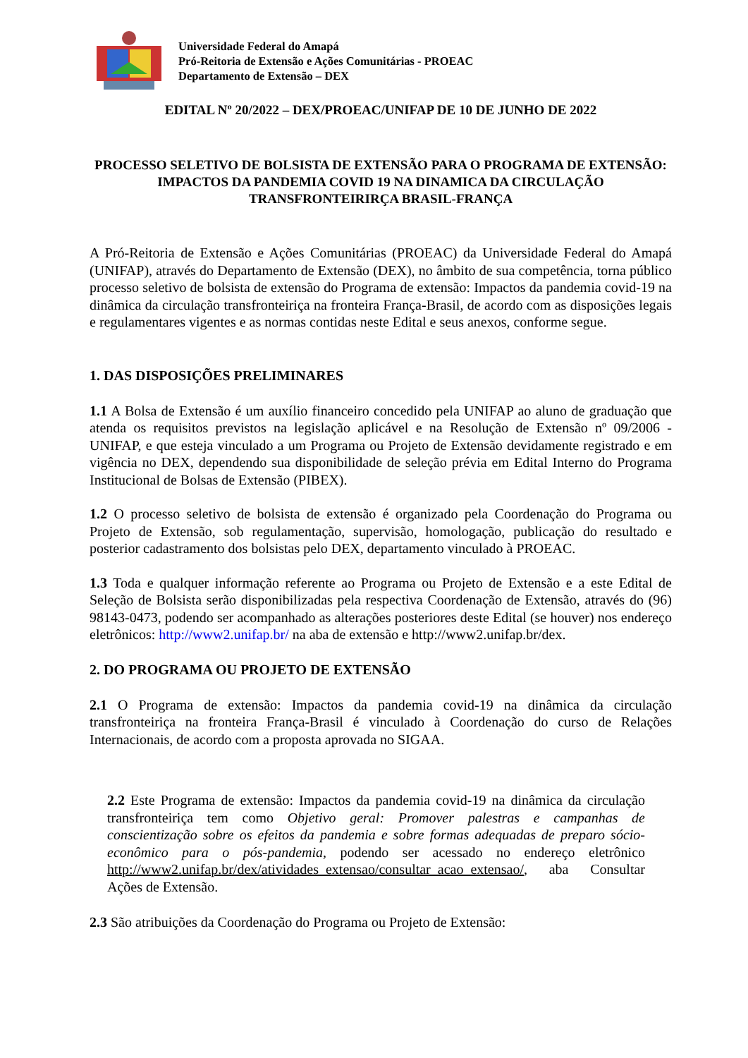Universidade Federal do Amapá
Pró-Reitoria de Extensão e Ações Comunitárias - PROEAC
Departamento de Extensão – DEX
EDITAL Nº 20/2022 – DEX/PROEAC/UNIFAP DE 10 DE JUNHO DE 2022
PROCESSO SELETIVO DE BOLSISTA DE EXTENSÃO PARA O PROGRAMA DE EXTENSÃO: IMPACTOS DA PANDEMIA COVID 19 NA DINAMICA DA CIRCULAÇÃO TRANSFRONTEIRIRÇA BRASIL-FRANÇA
A Pró-Reitoria de Extensão e Ações Comunitárias (PROEAC) da Universidade Federal do Amapá (UNIFAP), através do Departamento de Extensão (DEX), no âmbito de sua competência, torna público processo seletivo de bolsista de extensão do Programa de extensão: Impactos da pandemia covid-19 na dinâmica da circulação transfronteiriça na fronteira França-Brasil, de acordo com as disposições legais e regulamentares vigentes e as normas contidas neste Edital e seus anexos, conforme segue.
1. DAS DISPOSIÇÕES PRELIMINARES
1.1 A Bolsa de Extensão é um auxílio financeiro concedido pela UNIFAP ao aluno de graduação que atenda os requisitos previstos na legislação aplicável e na Resolução de Extensão nº 09/2006 - UNIFAP, e que esteja vinculado a um Programa ou Projeto de Extensão devidamente registrado e em vigência no DEX, dependendo sua disponibilidade de seleção prévia em Edital Interno do Programa Institucional de Bolsas de Extensão (PIBEX).
1.2 O processo seletivo de bolsista de extensão é organizado pela Coordenação do Programa ou Projeto de Extensão, sob regulamentação, supervisão, homologação, publicação do resultado e posterior cadastramento dos bolsistas pelo DEX, departamento vinculado à PROEAC.
1.3 Toda e qualquer informação referente ao Programa ou Projeto de Extensão e a este Edital de Seleção de Bolsista serão disponibilizadas pela respectiva Coordenação de Extensão, através do (96) 98143-0473, podendo ser acompanhado as alterações posteriores deste Edital (se houver) nos endereço eletrônicos: http://www2.unifap.br/ na aba de extensão e http://www2.unifap.br/dex.
2. DO PROGRAMA OU PROJETO DE EXTENSÃO
2.1 O Programa de extensão: Impactos da pandemia covid-19 na dinâmica da circulação transfronteiriça na fronteira França-Brasil é vinculado à Coordenação do curso de Relações Internacionais, de acordo com a proposta aprovada no SIGAA.
2.2 Este Programa de extensão: Impactos da pandemia covid-19 na dinâmica da circulação transfronteiriça tem como Objetivo geral: Promover palestras e campanhas de conscientização sobre os efeitos da pandemia e sobre formas adequadas de preparo sócio-econômico para o pós-pandemia, podendo ser acessado no endereço eletrônico http://www2.unifap.br/dex/atividades_extensao/consultar_acao_extensao/, aba Consultar Ações de Extensão.
2.3 São atribuições da Coordenação do Programa ou Projeto de Extensão: